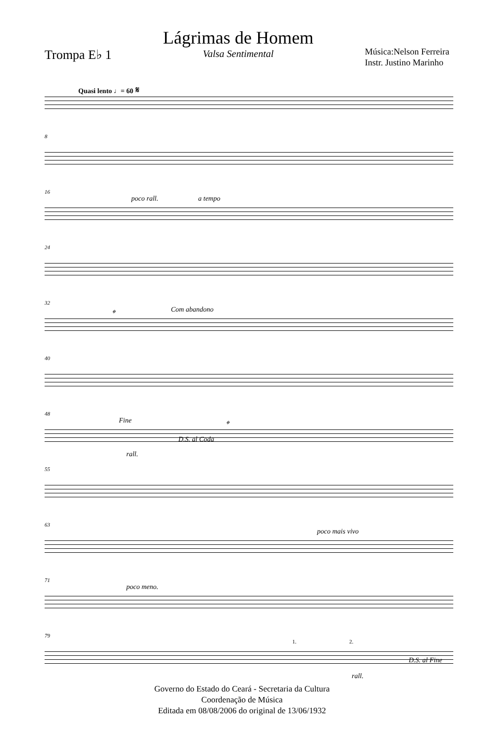Trompa E♭ 1
Lágrimas de Homem
Valsa Sentimental
Música:Nelson Ferreira
Instr. Justino Marinho
Quasi lento ♩= 60 𝄋
8
16
poco rall. a tempo
24
32
𝄌 Com abandono
40
48
Fine
D.S. al Coda
𝄌
rall.
55
63
poco mais vivo
71
poco meno.
79
1. 2.
D.S. al Fine
rall.
Governo do Estado do Ceará - Secretaria da Cultura
Coordenação de Música
Editada em 08/08/2006 do original de 13/06/1932